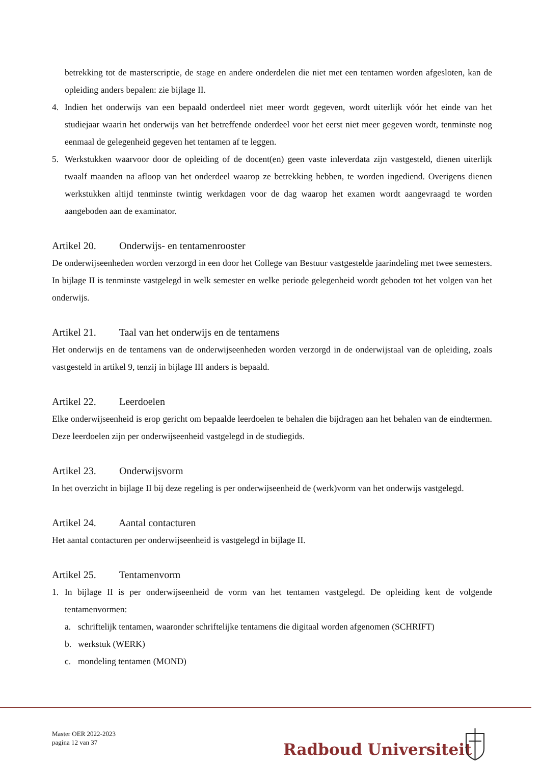betrekking tot de masterscriptie, de stage en andere onderdelen die niet met een tentamen worden afgesloten, kan de opleiding anders bepalen: zie bijlage II.
4. Indien het onderwijs van een bepaald onderdeel niet meer wordt gegeven, wordt uiterlijk vóór het einde van het studiejaar waarin het onderwijs van het betreffende onderdeel voor het eerst niet meer gegeven wordt, tenminste nog eenmaal de gelegenheid gegeven het tentamen af te leggen.
5. Werkstukken waarvoor door de opleiding of de docent(en) geen vaste inleverdata zijn vastgesteld, dienen uiterlijk twaalf maanden na afloop van het onderdeel waarop ze betrekking hebben, te worden ingediend. Overigens dienen werkstukken altijd tenminste twintig werkdagen voor de dag waarop het examen wordt aangevraagd te worden aangeboden aan de examinator.
Artikel 20. Onderwijs- en tentamenrooster
De onderwijseenheden worden verzorgd in een door het College van Bestuur vastgestelde jaarindeling met twee semesters. In bijlage II is tenminste vastgelegd in welk semester en welke periode gelegenheid wordt geboden tot het volgen van het onderwijs.
Artikel 21. Taal van het onderwijs en de tentamens
Het onderwijs en de tentamens van de onderwijseenheden worden verzorgd in de onderwijstaal van de opleiding, zoals vastgesteld in artikel 9, tenzij in bijlage III anders is bepaald.
Artikel 22. Leerdoelen
Elke onderwijseenheid is erop gericht om bepaalde leerdoelen te behalen die bijdragen aan het behalen van de eindtermen. Deze leerdoelen zijn per onderwijseenheid vastgelegd in de studiegids.
Artikel 23. Onderwijsvorm
In het overzicht in bijlage II bij deze regeling is per onderwijseenheid de (werk)vorm van het onderwijs vastgelegd.
Artikel 24. Aantal contacturen
Het aantal contacturen per onderwijseenheid is vastgelegd in bijlage II.
Artikel 25. Tentamenvorm
1. In bijlage II is per onderwijseenheid de vorm van het tentamen vastgelegd. De opleiding kent de volgende tentamenvormen:
a. schriftelijk tentamen, waaronder schriftelijke tentamens die digitaal worden afgenomen (SCHRIFT)
b. werkstuk (WERK)
c. mondeling tentamen (MOND)
Master OER 2022-2023
pagina 12 van 37
Radboud Universiteit